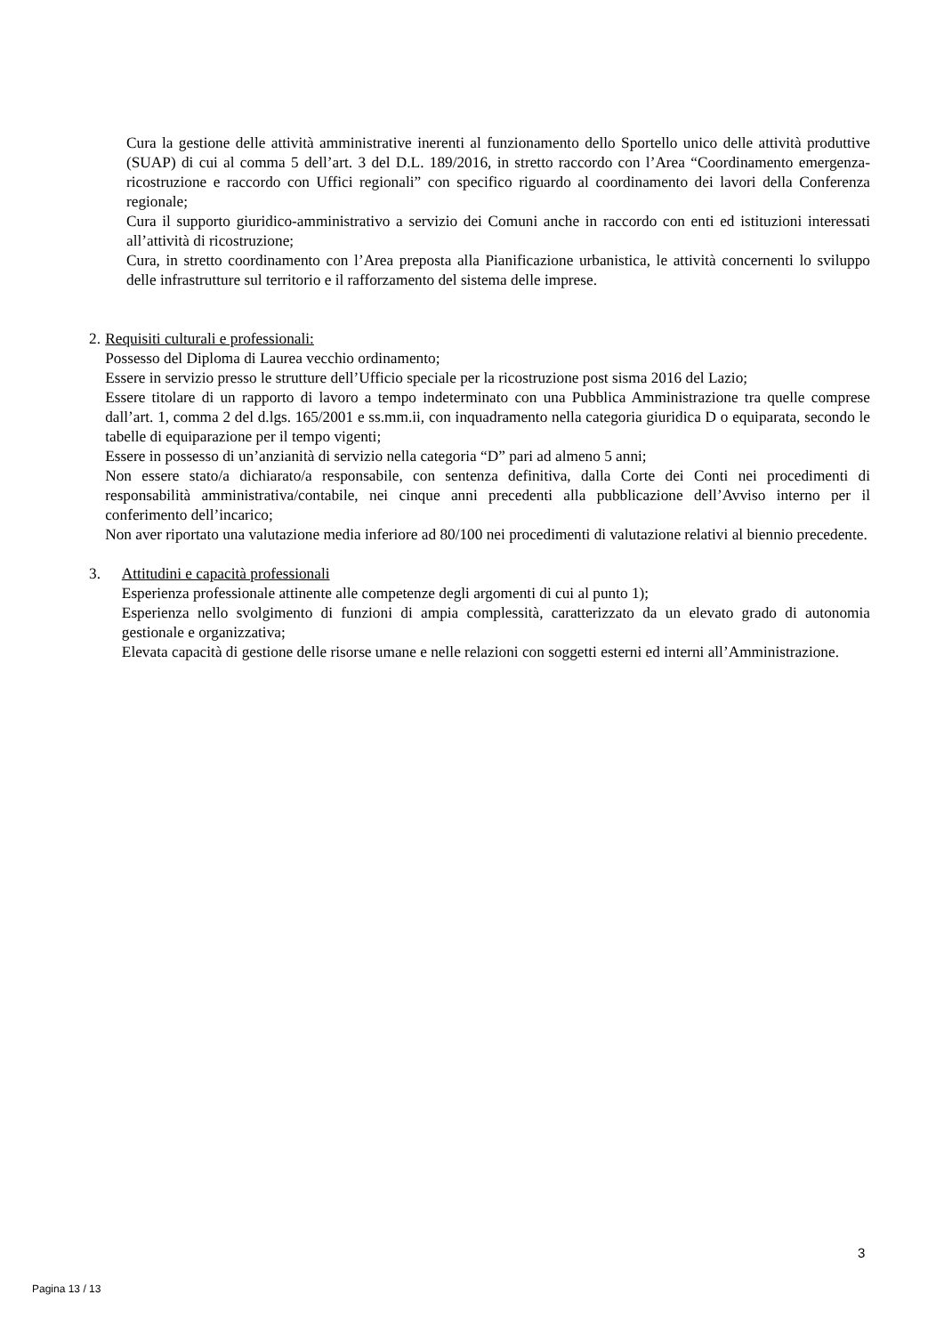Cura la gestione delle attività amministrative inerenti al funzionamento dello Sportello unico delle attività produttive (SUAP) di cui al comma 5 dell’art. 3 del D.L. 189/2016, in stretto raccordo con l’Area “Coordinamento emergenza-ricostruzione e raccordo con Uffici regionali” con specifico riguardo al coordinamento dei lavori della Conferenza regionale;
Cura il supporto giuridico-amministrativo a servizio dei Comuni anche in raccordo con enti ed istituzioni interessati all’attività di ricostruzione;
Cura, in stretto coordinamento con l’Area preposta alla Pianificazione urbanistica, le attività concernenti lo sviluppo delle infrastrutture sul territorio e il rafforzamento del sistema delle imprese.
2. Requisiti culturali e professionali:
Possesso del Diploma di Laurea vecchio ordinamento;
Essere in servizio presso le strutture dell’Ufficio speciale per la ricostruzione post sisma 2016 del Lazio;
Essere titolare di un rapporto di lavoro a tempo indeterminato con una Pubblica Amministrazione tra quelle comprese dall’art. 1, comma 2 del d.lgs. 165/2001 e ss.mm.ii, con inquadramento nella categoria giuridica D o equiparata, secondo le tabelle di equiparazione per il tempo vigenti;
Essere in possesso di un’anzianità di servizio nella categoria “D” pari ad almeno 5 anni;
Non essere stato/a dichiarato/a responsabile, con sentenza definitiva, dalla Corte dei Conti nei procedimenti di responsabilità amministrativa/contabile, nei cinque anni precedenti alla pubblicazione dell’Avviso interno per il conferimento dell’incarico;
Non aver riportato una valutazione media inferiore ad 80/100 nei procedimenti di valutazione relativi al biennio precedente.
3. Attitudini e capacità professionali
Esperienza professionale attinente alle competenze degli argomenti di cui al punto 1);
Esperienza nello svolgimento di funzioni di ampia complessità, caratterizzato da un elevato grado di autonomia gestionale e organizzativa;
Elevata capacità di gestione delle risorse umane e nelle relazioni con soggetti esterni ed interni all’Amministrazione.
3
Pagina 13 / 13